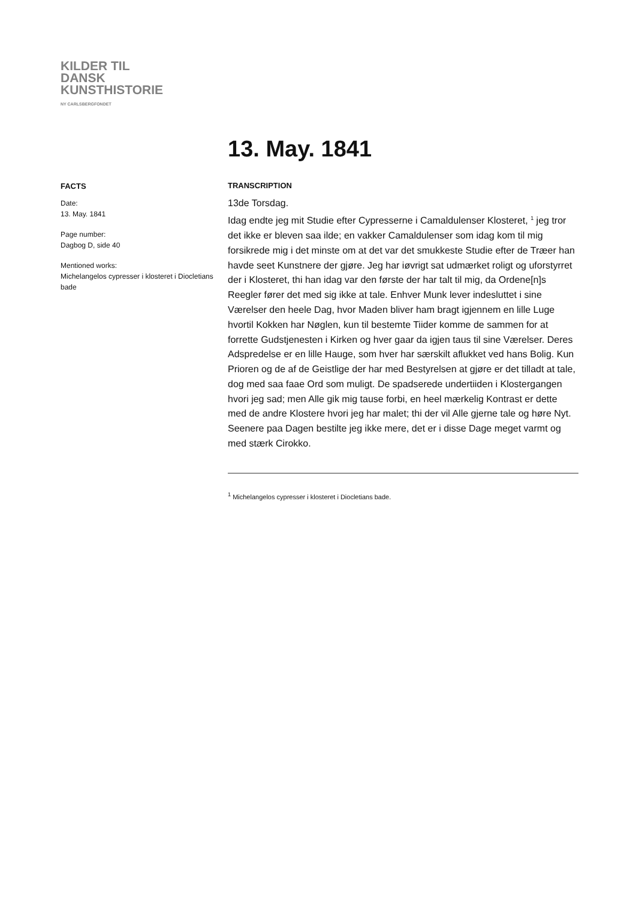KILDER TIL
DANSK
KUNSTHISTORIE
NY CARLSBERGFONDET
13. May. 1841
FACTS
Date:
13. May. 1841
Page number:
Dagbog D, side 40
Mentioned works:
Michelangelos cypresser i klosteret i Diocletians bade
TRANSCRIPTION
13de Torsdag.
Idag endte jeg mit Studie efter Cypresserne i Camaldulenser Klosteret, <sup>1</sup> jeg tror det ikke er bleven saa ilde; en vakker Camaldulenser som idag kom til mig forsikrede mig i det minste om at det var det smukkeste Studie efter de Træer han havde seet Kunstnere der gjøre. Jeg har iøvrigt sat udmærket roligt og uforstyrret der i Klosteret, thi han idag var den første der har talt til mig, da Ordene[n]s Reegler fører det med sig ikke at tale. Enhver Munk lever indesluttet i sine Værelser den heele Dag, hvor Maden bliver ham bragt igjennem en lille Luge hvortil Kokken har Nøglen, kun til bestemte Tiider komme de sammen for at forrette Gudstjenesten i Kirken og hver gaar da igjen taus til sine Værelser. Deres Adspredelse er en lille Hauge, som hver har særskilt aflukket ved hans Bolig. Kun Prioren og de af de Geistlige der har med Bestyrelsen at gjøre er det tilladt at tale, dog med saa faae Ord som muligt. De spadserede undertiiden i Klostergangen hvori jeg sad; men Alle gik mig tause forbi, en heel mærkelig Kontrast er dette med de andre Klostere hvori jeg har malet; thi der vil Alle gjerne tale og høre Nyt. Seenere paa Dagen bestilte jeg ikke mere, det er i disse Dage meget varmt og med stærk Cirokko.
<sup>1</sup> Michelangelos cypresser i klosteret i Diocletians bade.